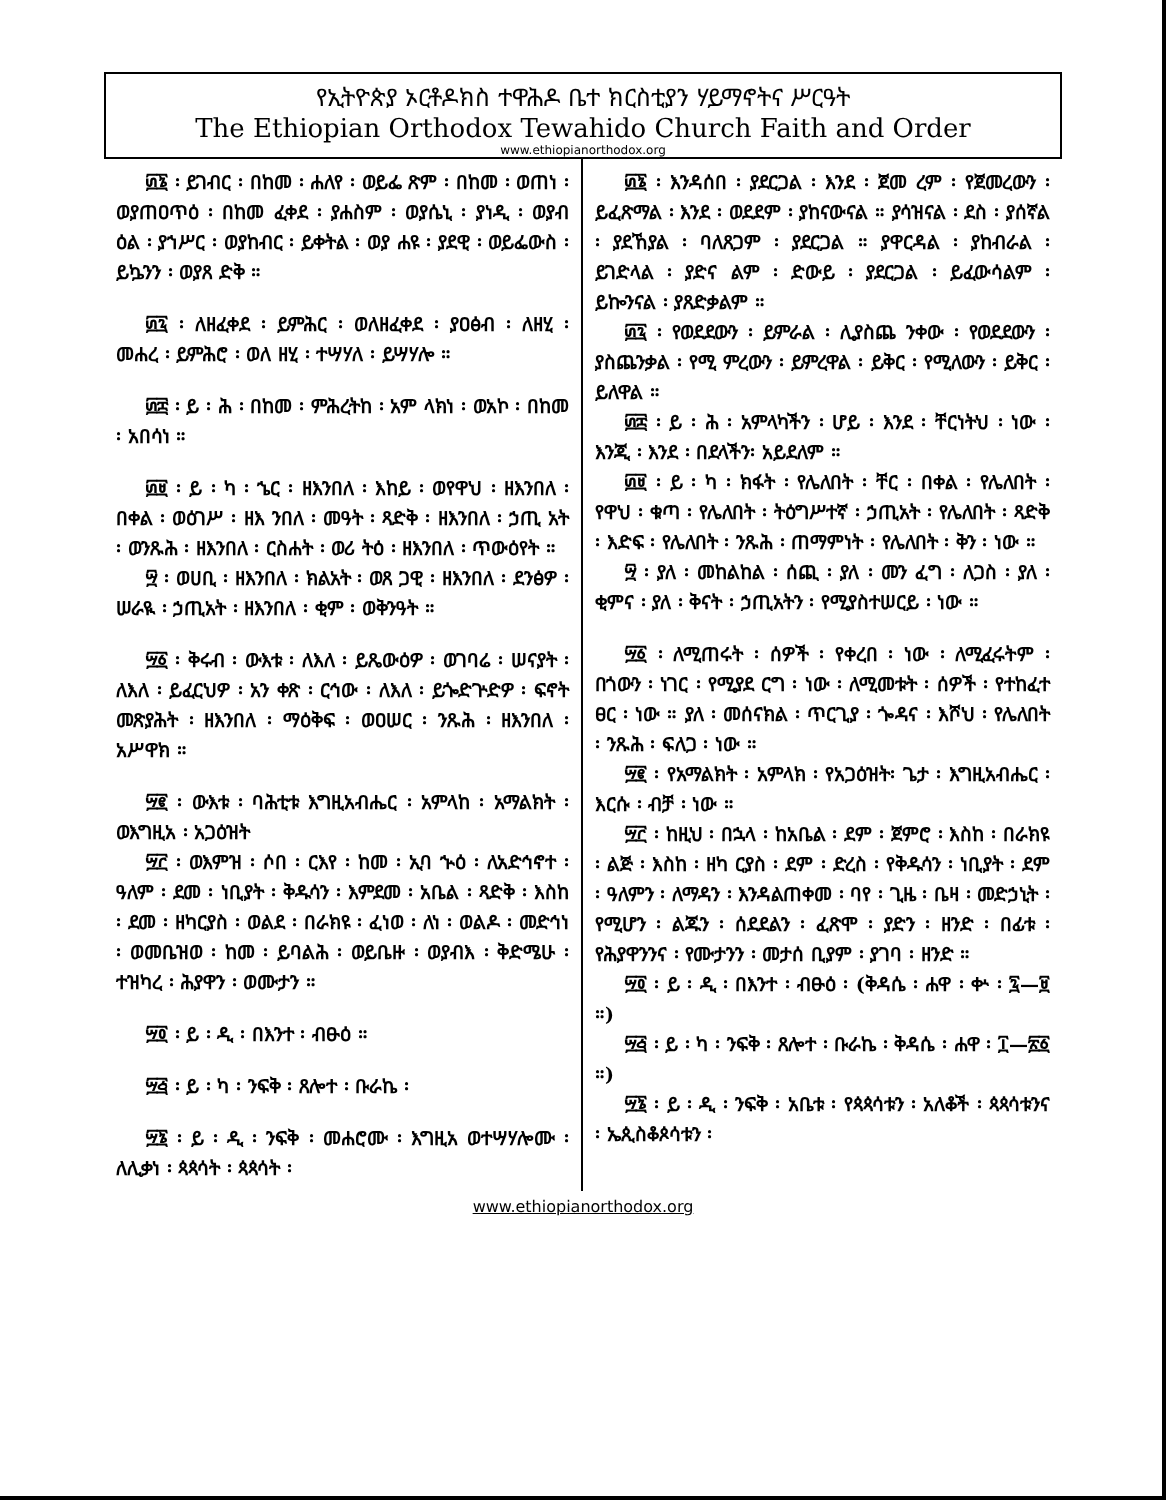የኢትዮጵያ ኦርቶዶክስ ተዋሕዶ ቤተ ክርስቲያን ሃይማኖትና ሥርዓት
The Ethiopian Orthodox Tewahido Church Faith and Order
www.ethiopianorthodox.org
፴፮ ፡ ይገብር ፡ በከመ ፡ ሐለየ ፡ ወይፌ ጽም ፡ በከመ ፡ ወጠነ ፡ ወያጠዐጥዕ ፡ በከመ ፈቀደ ፡ ያሐስም ፡ ወያሴኒ ፡ ያነዲ ፡ ወያብ ዕል ፡ ያኀሥር ፡ ወያከብር ፡ ይቀትል ፡ ወያ ሐዩ ፡ ያደዊ ፡ ወይፌውስ ፡ ይኴንን ፡ ወያጸ ድቅ ።
፴፯ ፡ ለዘፈቀደ ፡ ይምሕር ፡ ወለዘፈቀደ ፡ ያዐፅብ ፡ ለዘሂ ፡ መሐረ ፡ ይምሕሮ ፡ ወለ ዘሂ ፡ ተሣሃለ ፡ ይሣሃሎ ።
፴፰ ፡ ይ ፡ ሕ ፡ በከመ ፡ ምሕረትከ ፡ አም ላክነ ፡ ወአኮ ፡ በከመ ፡ አበሳነ ።
፴፱ ፡ ይ ፡ ካ ፡ ኄር ፡ ዘእንበለ ፡ እከይ ፡ ወየዋህ ፡ ዘእንበለ ፡ በቀል ፡ ወዕገሥ ፡ ዘእ ንበለ ፡ መዓት ፡ ጻድቅ ፡ ዘእንበለ ፡ ኃጢ አት ፡ ወንጹሕ ፡ ዘእንበለ ፡ ርስሐት ፡ ወሪ ትዕ ፡ ዘእንበለ ፡ ጥውዕየት ።
፵ ፡ ወሀቢ ፡ ዘእንበለ ፡ ክልአት ፡ ወጸ ጋዊ ፡ ዘእንበለ ፡ ደንፅዎ ፡ ሠራዪ ፡ ኃጢአት ፡ ዘእንበለ ፡ ቂም ፡ ወቅንዓት ።
፵፩ ፡ ቅሩብ ፡ ውእቱ ፡ ለእለ ፡ ይጼውዕዎ ፡ ወገባሬ ፡ ሠናያት ፡ ለእለ ፡ ይፈርህዎ ፡ አን ቀጽ ፡ ርኅው ፡ ለእለ ፡ ይጐድጕድዎ ፡ ፍኖት መጽያሕት ፡ ዘእንበለ ፡ ማዕቅፍ ፡ ወዐሠር ፡ ንጹሕ ፡ ዘእንበለ ፡ አሥዋክ ።
፵፪ ፡ ውእቱ ፡ ባሕቲቱ እግዚአብሔር ፡ አምላከ ፡ አማልክት ፡ ወእግዚአ ፡ አጋዕዝት
፵፫ ፡ ወእምዝ ፡ ሶበ ፡ ርእየ ፡ ከመ ፡ ኢባ ኍዕ ፡ ለአድኅኖተ ፡ ዓለም ፡ ደመ ፡ ነቢያት ፡ ቅዱሳን ፡ እምደመ ፡ አቤል ፡ ጻድቅ ፡ እስከ ፡ ደመ ፡ ዘካርያስ ፡ ወልደ ፡ በራክዩ ፡ ፈነወ ፡ ለነ ፡ ወልዶ ፡ መድኅነ ፡ ወመቤዝወ ፡ ከመ ፡ ይባልሕ ፡ ወይቤዙ ፡ ወያብእ ፡ ቅድሜሁ ፡ ተዝካረ ፡ ሕያዋን ፡ ወሙታን ።
፵፬ ፡ ይ ፡ ዲ ፡ በእንተ ፡ ብፁዕ ።
፵፭ ፡ ይ ፡ ካ ፡ ንፍቅ ፡ ጸሎተ ፡ ቡራኬ ፡
፵፮ ፡ ይ ፡ ዲ ፡ ንፍቅ ፡ መሐሮሙ ፡ እግዚአ ወተሣሃሎሙ ፡ ለሊቃነ ፡ ጳጳሳት ፡ ጳጳሳት ፡
፴፮ ፡ እንዳሰበ ፡ ያደርጋል ፡ እንደ ፡ ጀመ ረም ፡ የጀመረውን ፡ ይፈጽማል ፡ እንደ ፡ ወደደም ፡ ያከናውናል ። ያሳዝናል ፡ ደስ ፡ ያሰኛል ፡ ያደኸያል ፡ ባለጸጋም ፡ ያደርጋል ። ያዋርዳል ፡ ያከብራል ፡ ይገድላል ፡ ያድና ልም ፡ ድውይ ፡ ያደርጋል ፡ ይፈውሳልም ፡ ይኰንናል ፡ ያጸድቃልም ።
፴፯ ፡ የወደደውን ፡ ይምራል ፡ ሊያስጨ ንቀው ፡ የወደደውን ፡ ያስጨንቃል ፡ የሚ ምረውን ፡ ይምረዋል ፡ ይቅር ፡ የሚለውን ፡ ይቅር ፡ ይለዋል ።
፴፰ ፡ ይ ፡ ሕ ፡ አምላካችን ፡ ሆይ ፡ እንደ ፡ ቸርነትህ ፡ ነው ፡ እንጂ ፡ እንደ ፡ በደላችን፡ አይደለም ።
፴፱ ፡ ይ ፡ ካ ፡ ክፋት ፡ የሌለበት ፡ ቸር ፡ በቀል ፡ የሌለበት ፡ የዋህ ፡ ቁጣ ፡ የሌለበት ፡ ትዕግሥተኛ ፡ ኃጢአት ፡ የሌለበት ፡ ጻድቅ ፡ እድፍ ፡ የሌለበት ፡ ንጹሕ ፡ ጠማምነት ፡ የሌለበት ፡ ቅን ፡ ነው ።
፵ ፡ ያለ ፡ መከልከል ፡ ሰጪ ፡ ያለ ፡ መን ፈግ ፡ ለጋስ ፡ ያለ ፡ ቂምና ፡ ያለ ፡ ቅናት ፡ ኃጢአትን ፡ የሚያስተሠርይ ፡ ነው ።
፵፩ ፡ ለሚጠሩት ፡ ሰዎች ፡ የቀረበ ፡ ነው ፡ ለሚፈሩትም ፡ በጎውን ፡ ነገር ፡ የሚያደ ርግ ፡ ነው ፡ ለሚመቱት ፡ ሰዎች ፡ የተከፈተ ፀር ፡ ነው ። ያለ ፡ መሰናክል ፡ ጥርጊያ ፡ ጐዳና ፡ እሾህ ፡ የሌለበት ፡ ንጹሕ ፡ ፍለጋ ፡ ነው ።
፵፪ ፡ የአማልክት ፡ አምላክ ፡ የአጋዕዝት፡ ጌታ ፡ እግዚአብሔር ፡ እርሱ ፡ ብቻ ፡ ነው ።
፵፫ ፡ ከዚህ ፡ በኋላ ፡ ከአቤል ፡ ደም ፡ ጀምሮ ፡ እስከ ፡ በራክዩ ፡ ልጅ ፡ እስከ ፡ ዘካ ርያስ ፡ ደም ፡ ድረስ ፡ የቅዱሳን ፡ ነቢያት ፡ ደም ፡ ዓለምን ፡ ለማዳን ፡ እንዳልጠቀመ ፡ ባየ ፡ ጊዜ ፡ ቤዛ ፡ መድኃኒት ፡ የሚሆን ፡ ልጁን ፡ ሰደደልን ፡ ፈጽሞ ፡ ያድን ፡ ዘንድ ፡ በፊቱ ፡ የሕያዋንንና ፡ የሙታንን ፡ መታሰ ቢያም ፡ ያገባ ፡ ዘንድ ።
፵፬ ፡ ይ ፡ ዲ ፡ በእንተ ፡ ብፁዕ ፡ (ቅዳሴ ፡ ሐዋ ፡ ቍ ፡ ፯—፱ ።)
፵፭ ፡ ይ ፡ ካ ፡ ንፍቅ ፡ ጸሎተ ፡ ቡራኬ ፡ ቅዳሴ ፡ ሐዋ ፡ ፲—፳፩ ።)
፵፮ ፡ ይ ፡ ዲ ፡ ንፍቅ ፡ አቤቱ ፡ የጳጳሳቱን ፡ አለቆች ፡ ጳጳሳቱንና ፡ ኤጲስቆጶሳቱን ፡
www.ethiopianorthodox.org